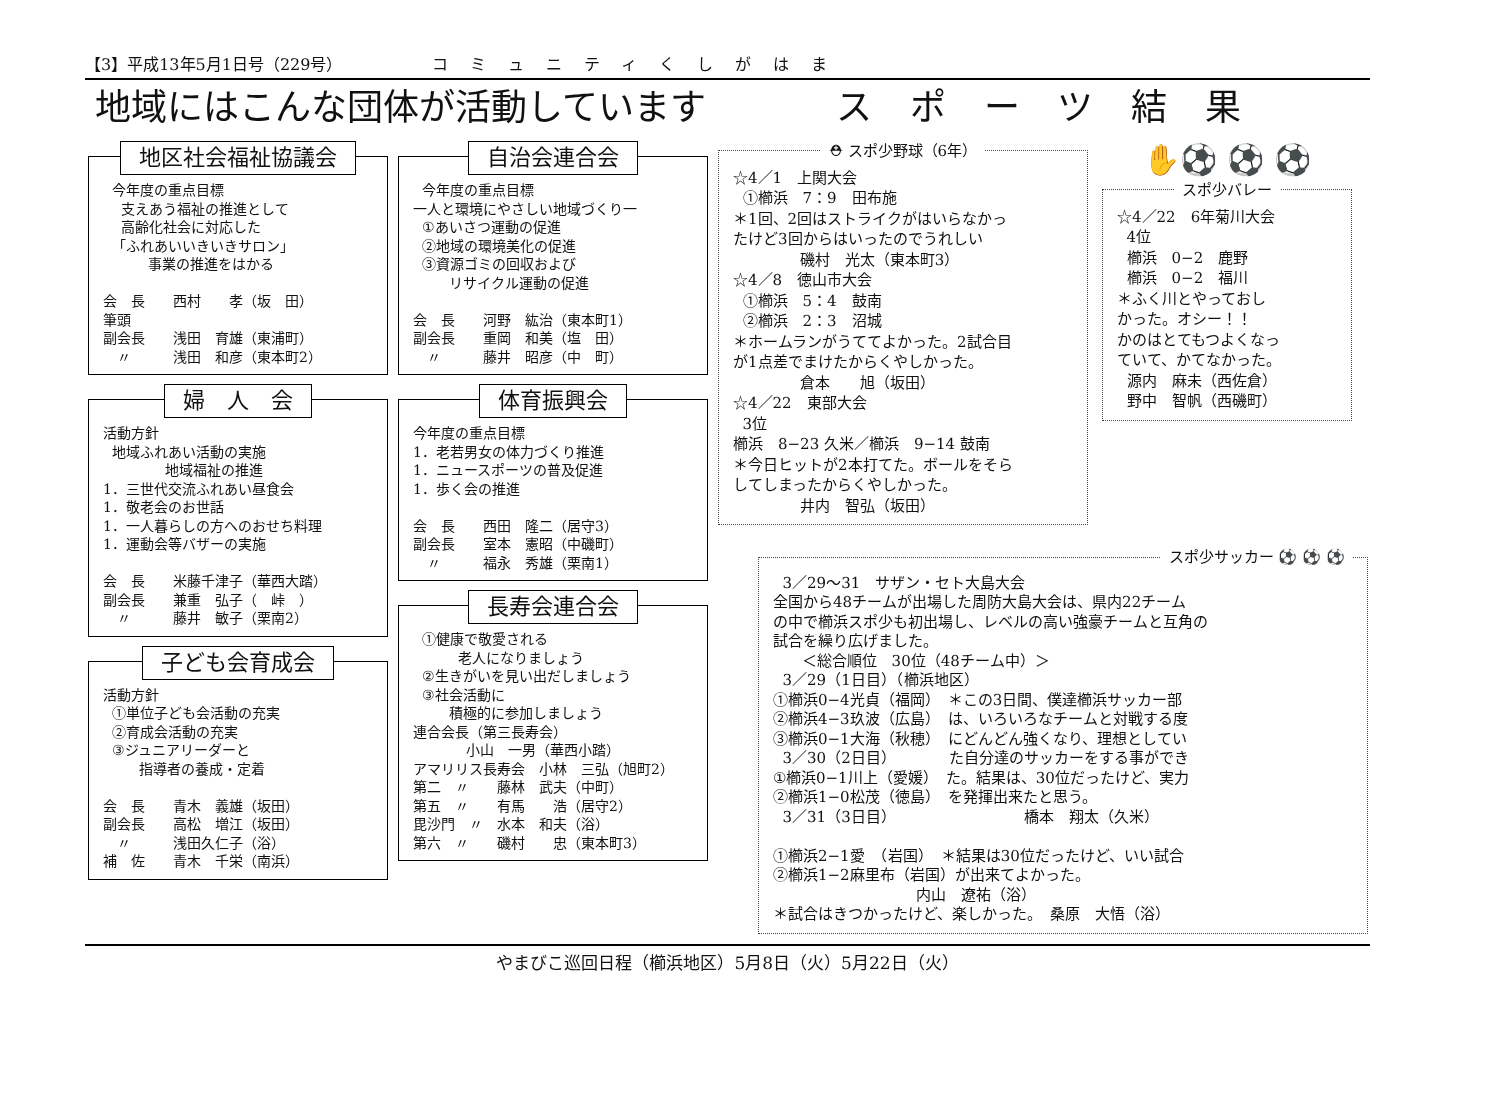【3】平成13年5月1日号（229号） コミュニティくしがはま
地域にはこんな団体が活動しています スポーツ結果
地区社会福祉協議会
今年度の重点目標 支えあう福祉の推進として 高齢化社会に対応した 「ふれあいいきいきサロン」 事業の推進をはかる 会　長　　西村　　孝（坂　田） 筆頭 副会長　　浅田　育雄（東浦町） 　〃　　　浅田　和彦（東本町2）
婦　人　会
活動方針 地域ふれあい活動の実施 地域福祉の推進 1．三世代交流ふれあい昼食会 1．敬老会のお世話 1．一人暮らしの方へのおせち料理 1．運動会等バザーの実施 会　長　　米藤千津子（華西大踏） 副会長　　兼重　弘子（　峠　） 　〃　　　藤井　敏子（栗南2）
子ども会育成会
活動方針 ①単位子ども会活動の充実 ②育成会活動の充実 ③ジュニアリーダーと 指導者の養成・定着 会　長　　青木　義雄（坂田） 副会長　　高松　増江（坂田） 　〃　　　浅田久仁子（浴） 補　佐　　青木　千栄（南浜）
自治会連合会
今年度の重点目標 一人と環境にやさしい地域づくり一 ①あいさつ運動の促進 ②地域の環境美化の促進 ③資源ゴミの回収および リサイクル運動の促進 会　長　　河野　紘治（東本町1） 副会長　　重岡　和美（塩　田） 　〃　　　藤井　昭彦（中　町）
体育振興会
今年度の重点目標 1．老若男女の体力づくり推進 1．ニュースポーツの普及促進 1．歩く会の推進 会　長　　西田　隆二（居守3） 副会長　　室本　憲昭（中磯町） 　〃　　　福永　秀雄（栗南1）
長寿会連合会
①健康で敬愛される 老人になりましょう ②生きがいを見い出だしましょう ③社会活動に 積極的に参加しましょう 連合会長（第三長寿会） 小山　一男（華西小踏） アマリリス長寿会　小林　三弘（旭町2） 第二　〃　　藤林　武夫（中町） 第五　〃　　有馬　　浩（居守2） 毘沙門　〃　水本　和夫（浴） 第六　〃　　磯村　　忠（東本町3）
⛑ スポ少野球（6年）
☆4／1　上関大会 ①櫛浜　7：9　田布施 ＊1回、2回はストライクがはいらなかっ たけど3回からはいったのでうれしい 磯村　光太（東本町3） ☆4／8　徳山市大会 ①櫛浜　5：4　鼓南 ②櫛浜　2：3　沼城 ＊ホームランがうててよかった。2試合目 が1点差でまけたからくやしかった。 倉本　　旭（坂田） ☆4／22　東部大会 3位 櫛浜　8−23 久米／櫛浜　9−14 鼓南 ＊今日ヒットが2本打てた。ボールをそら してしまったからくやしかった。 井内　智弘（坂田）
✋⚽ ⚽ ⚽
スポ少バレー
☆4／22　6年菊川大会 4位 櫛浜　0−2　鹿野 櫛浜　0−2　福川 ＊ふく川とやっておし かった。オシー！！ かのはとてもつよくなっ ていて、かてなかった。 源内　麻未（西佐倉） 野中　智帆（西磯町）
スポ少サッカー ⚽ ⚽ ⚽
3／29〜31　サザン・セト大島大会 全国から48チームが出場した周防大島大会は、県内22チーム の中で櫛浜スポ少も初出場し、レベルの高い強豪チームと互角の 試合を繰り広げました。 ＜総合順位　30位（48チーム中）＞ 3／29（1日目）（櫛浜地区） ①櫛浜0−4光貞（福岡）　＊この3日間、僕達櫛浜サッカー部 ②櫛浜4−3玖波（広島）　は、いろいろなチームと対戦する度 ③櫛浜0−1大海（秋穂）　にどんどん強くなり、理想としてい 3／30（2日目）　　　　た自分達のサッカーをする事ができ ①櫛浜0−1川上（愛媛）　た。結果は、30位だったけど、実力 ②櫛浜1−0松茂（徳島）　を発揮出来たと思う。 3／31（3日目）　　　　　　　　　橋本　翔太（久米） ①櫛浜2−1愛　（岩国）　＊結果は30位だったけど、いい試合 ②櫛浜1−2麻里布（岩国）が出来てよかった。 内山　遼祐（浴） ＊試合はきつかったけど、楽しかった。　桑原　大悟（浴）
やまびこ巡回日程（櫛浜地区）5月8日（火）5月22日（火）